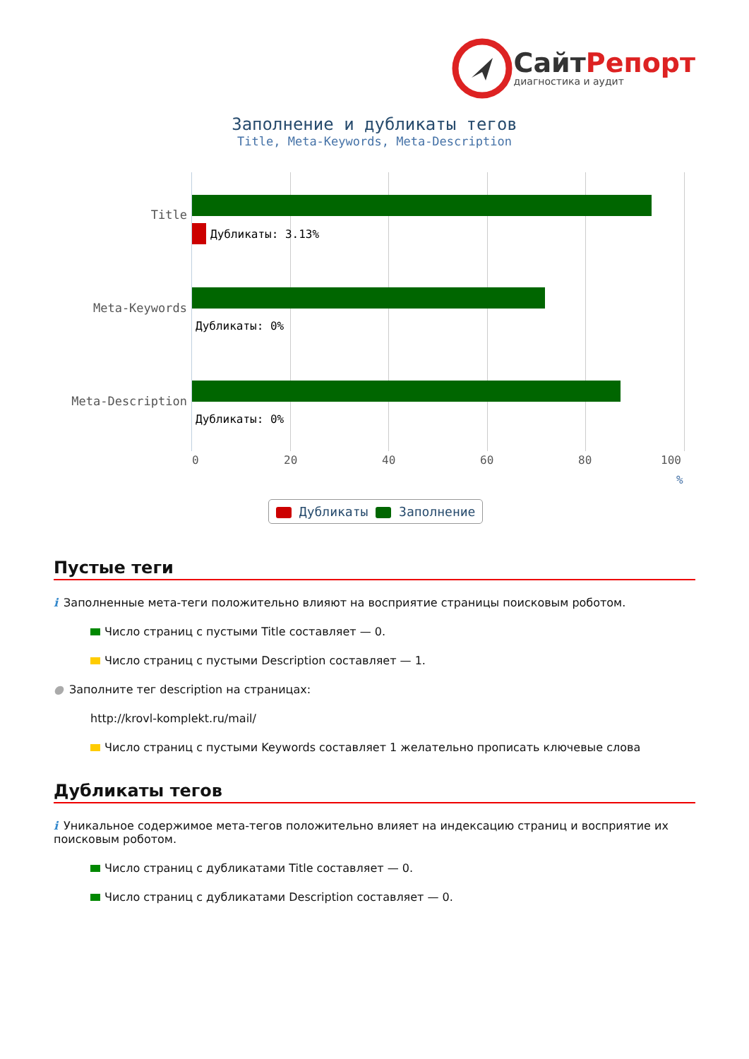СайтРепорт
диагностика и аудит
Заполнение и дубликаты тегов
Title, Meta-Keywords, Meta-Description
Title
Meta-Keywords
Meta-Description
Дубликаты: 3.13%
Дубликаты: 0%
Дубликаты: 0%
0 20 40 60 80 100
%
Дубликаты Заполнение
Пустые теги
i Заполненные мета-теги положительно влияют на восприятие страницы поисковым роботом.
Число страниц с пустыми Title составляет — 0.
Число страниц с пустыми Description составляет — 1.
● Заполните тег description на страницах:
http://krovl-komplekt.ru/mail/
Число страниц с пустыми Keywords составляет 1 желательно прописать ключевые слова
Дубликаты тегов
i Уникальное содержимое мета-тегов положительно влияет на индексацию страниц и восприятие их поисковым роботом.
Число страниц с дубликатами Title составляет — 0.
Число страниц с дубликатами Description составляет — 0.